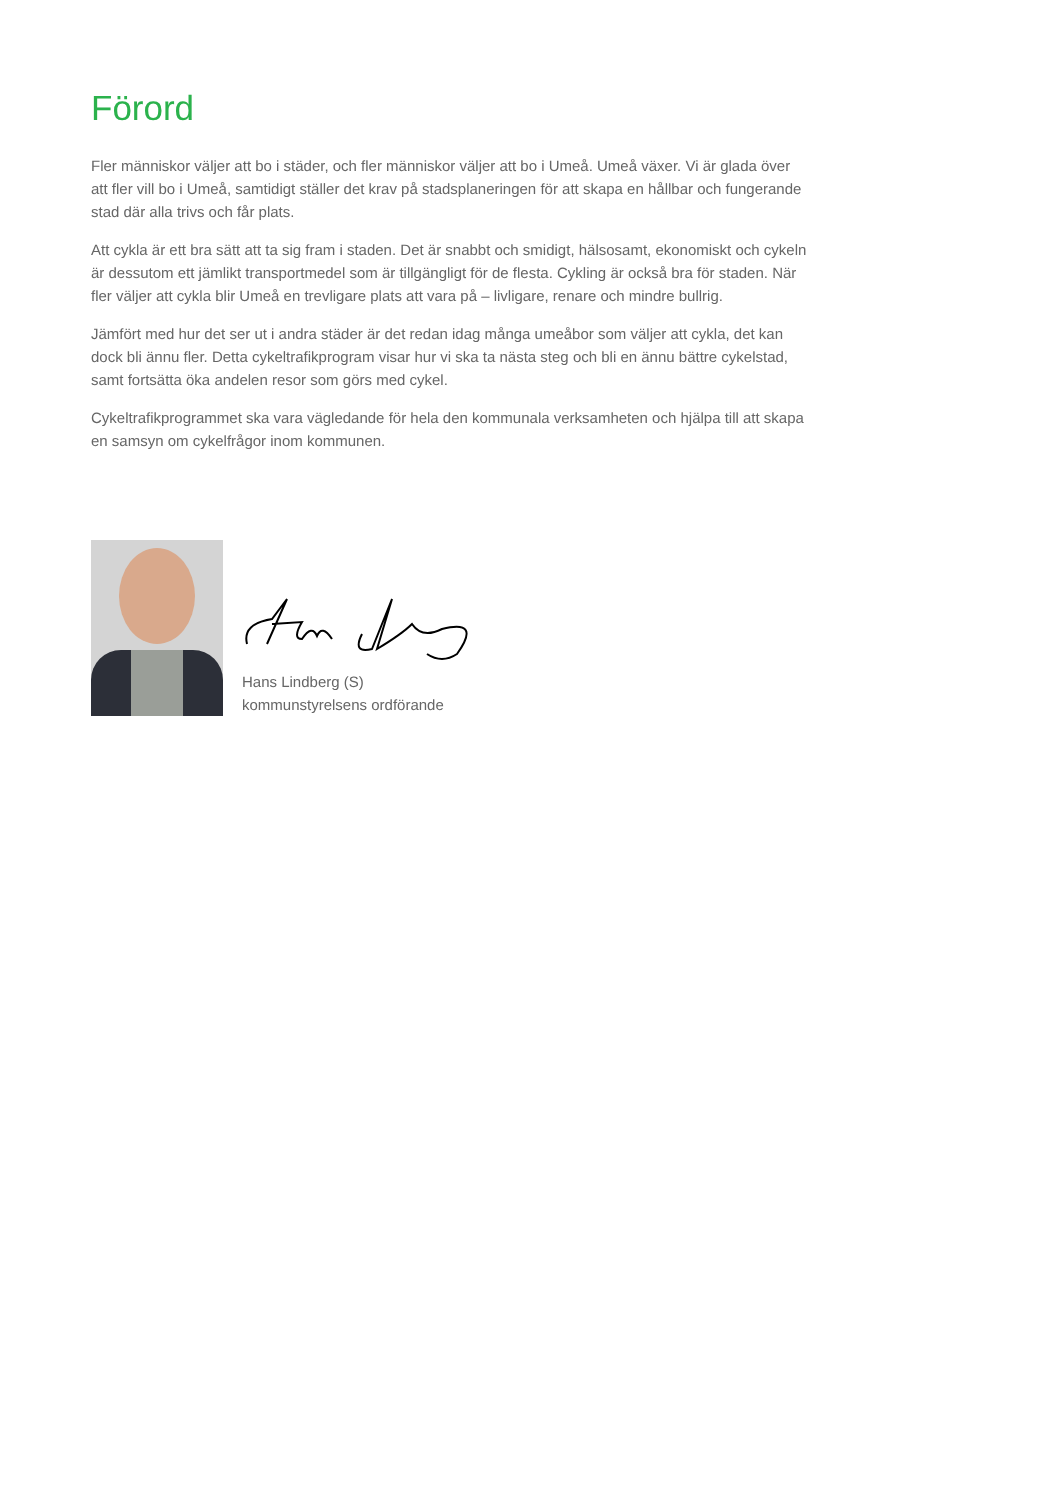Förord
Fler människor väljer att bo i städer, och fler människor väljer att bo i Umeå. Umeå växer. Vi är glada över att fler vill bo i Umeå, samtidigt ställer det krav på stadsplaneringen för att skapa en hållbar och fungerande stad där alla trivs och får plats.
Att cykla är ett bra sätt att ta sig fram i staden. Det är snabbt och smidigt, hälsosamt, ekonomiskt och cykeln är dessutom ett jämlikt transportmedel som är tillgängligt för de flesta. Cykling är också bra för staden. När fler väljer att cykla blir Umeå en trevligare plats att vara på – livligare, renare och mindre bullrig.
Jämfört med hur det ser ut i andra städer är det redan idag många umeåbor som väljer att cykla, det kan dock bli ännu fler. Detta cykeltrafikprogram visar hur vi ska ta nästa steg och bli en ännu bättre cykelstad, samt fortsätta öka andelen resor som görs med cykel.
Cykeltrafikprogrammet ska vara vägledande för hela den kommunala verksamheten och hjälpa till att skapa en samsyn om cykelfrågor inom kommunen.
Hans Lindberg (S)
kommunstyrelsens ordförande